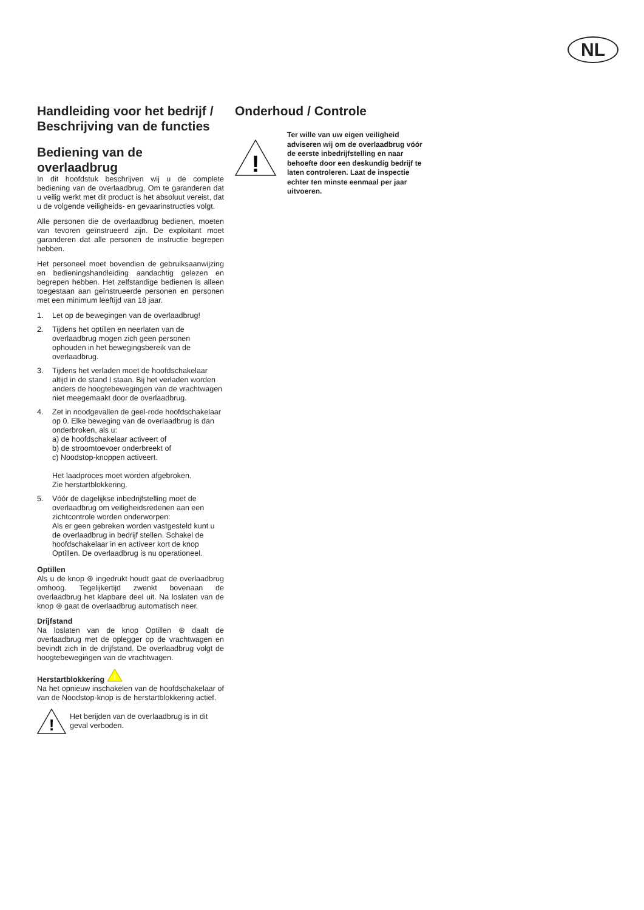NL
Handleiding voor het bedrijf / Beschrijving van de functies
Bediening van de overlaadbrug
In dit hoofdstuk beschrijven wij u de complete bediening van de overlaadbrug. Om te garanderen dat u veilig werkt met dit product is het absoluut vereist, dat u de volgende veiligheids- en gevaarinstructies volgt.
Alle personen die de overlaadbrug bedienen, moeten van tevoren geïnstrueerd zijn. De exploitant moet garanderen dat alle personen de instructie begrepen hebben.
Het personeel moet bovendien de gebruiksaanwijzing en bedieningshandleiding aandachtig gelezen en begrepen hebben. Het zelfstandige bedienen is alleen toegestaan aan geïnstrueerde personen en personen met een minimum leeftijd van 18 jaar.
1. Let op de bewegingen van de overlaadbrug!
2. Tijdens het optillen en neerlaten van de overlaadbrug mogen zich geen personen ophouden in het bewegingsbereik van de overlaadbrug.
3. Tijdens het verladen moet de hoofdschakelaar altijd in de stand I staan. Bij het verladen worden anders de hoogtebewegingen van de vrachtwagen niet meegemaakt door de overlaadbrug.
4. Zet in noodgevallen de geel-rode hoofdschakelaar op 0. Elke beweging van de overlaadbrug is dan onderbroken, als u:
a) de hoofdschakelaar activeert of
b) de stroomtoevoer onderbreekt of
c) Noodstop-knoppen activeert.
Het laadproces moet worden afgebroken.
Zie herstartblokkering.
5. Vóór de dagelijkse inbedrijfstelling moet de overlaadbrug om veiligheidsredenen aan een zichtcontrole worden onderworpen:
Als er geen gebreken worden vastgesteld kunt u de overlaadbrug in bedrijf stellen. Schakel de hoofdschakelaar in en activeer kort de knop Optillen. De overlaadbrug is nu operationeel.
Optillen
Als u de knop ⊛ ingedrukt houdt gaat de overlaadbrug omhoog. Tegelijkertijd zwenkt bovenaan de overlaadbrug het klapbare deel uit. Na loslaten van de knop ⊛ gaat de overlaadbrug automatisch neer.
Drijfstand
Na loslaten van de knop Optillen ⊛ daalt de overlaadbrug met de oplegger op de vrachtwagen en bevindt zich in de drijfstand. De overlaadbrug volgt de hoogtebewegingen van de vrachtwagen.
Herstartblokkering
!
Na het opnieuw inschakelen van de hoofdschakelaar of van de Noodstop-knop is de herstartblokkering actief.
!
Het berijden van de overlaadbrug is in dit geval verboden.
Onderhoud / Controle
!
Ter wille van uw eigen veiligheid adviseren wij om de overlaadbrug vóór de eerste inbedrijfstelling en naar behoefte door een deskundig bedrijf te laten controleren. Laat de inspectie echter ten minste eenmaal per jaar uitvoeren.